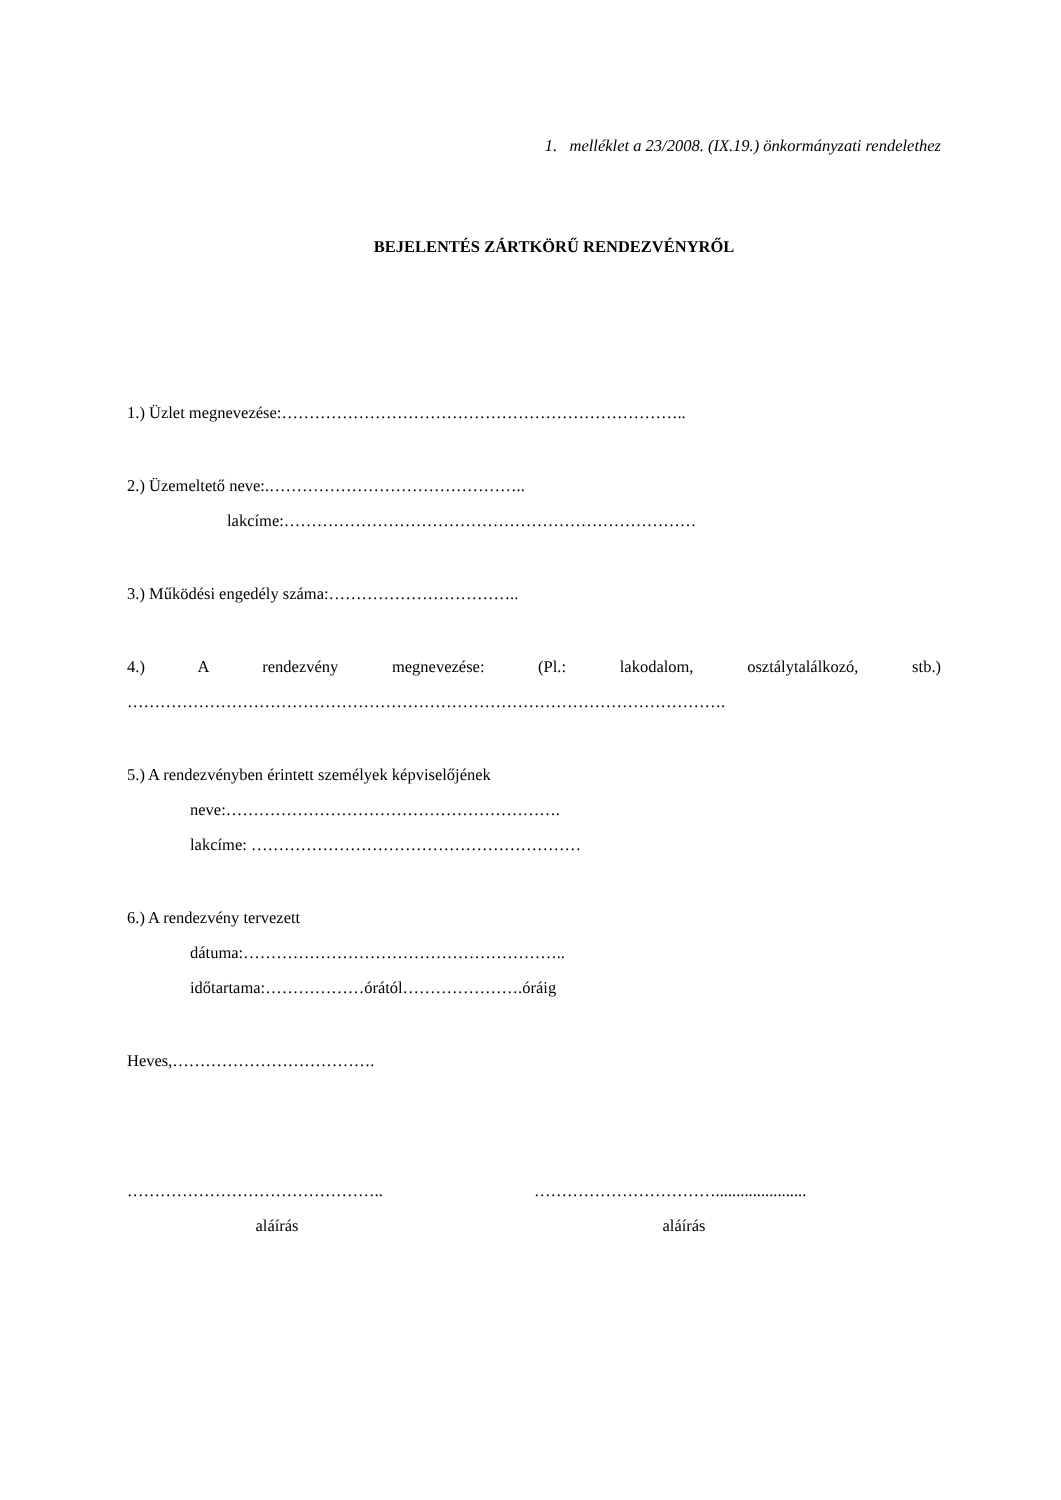1. melléklet a 23/2008. (IX.19.) önkormányzati rendelethez
BEJELENTÉS ZÁRTKÖRŰ RENDEZVÉNYRŐL
1.) Üzlet megnevezése:………………………………………………………………..
2.) Üzemeltető neve:.………………………………………..
lakcíme:…………………………………………………………………
3.) Működési engedély száma:……………………………..
4.) A rendezvény megnevezése: (Pl.: lakodalom, osztálytalálkozó, stb.)
……………………………………………………………………………………………….
5.) A rendezvényben érintett személyek képviselőjének
neve:…………………………………………………….
lakcíme: ……………………………………………………
6.) A rendezvény tervezett
dátuma:…………………………………………………..
időtartama:………………órától………………….óráig
Heves,……………………………….
………………………………………..
aláírás
……………………………......................
aláírás